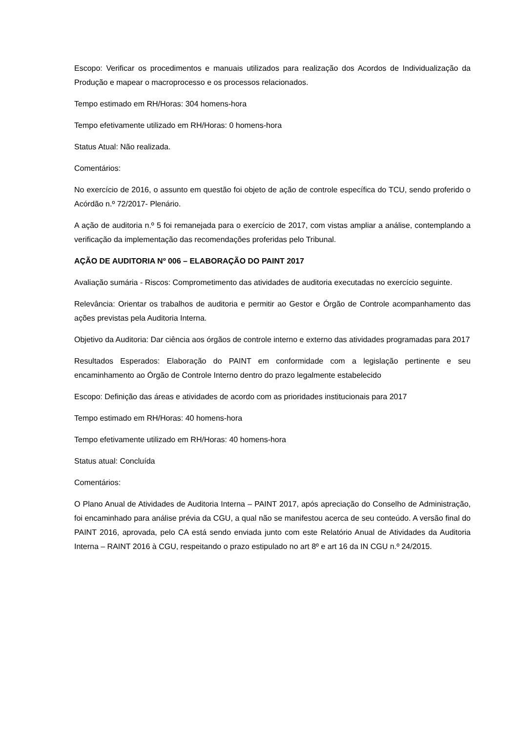Escopo: Verificar os procedimentos e manuais utilizados para realização dos Acordos de Individualização da Produção e mapear o macroprocesso e os processos relacionados.
Tempo estimado em RH/Horas: 304 homens-hora
Tempo efetivamente utilizado em RH/Horas: 0 homens-hora
Status Atual: Não realizada.
Comentários:
No exercício de 2016, o assunto em questão foi objeto de ação de controle específica do TCU, sendo proferido o Acórdão n.º 72/2017- Plenário.
A ação de auditoria n.º 5 foi remanejada para o exercício de 2017, com vistas ampliar a análise, contemplando a verificação da implementação das recomendações proferidas pelo Tribunal.
AÇÃO DE AUDITORIA Nº 006 – ELABORAÇÃO DO PAINT 2017
Avaliação sumária - Riscos: Comprometimento das atividades de auditoria executadas no exercício seguinte.
Relevância: Orientar os trabalhos de auditoria e permitir ao Gestor e Órgão de Controle acompanhamento das ações previstas pela Auditoria Interna.
Objetivo da Auditoria: Dar ciência aos órgãos de controle interno e externo das atividades programadas para 2017
Resultados Esperados: Elaboração do PAINT em conformidade com a legislação pertinente e seu encaminhamento ao Órgão de Controle Interno dentro do prazo legalmente estabelecido
Escopo: Definição das áreas e atividades de acordo com as prioridades institucionais para 2017
Tempo estimado em RH/Horas: 40 homens-hora
Tempo efetivamente utilizado em RH/Horas: 40 homens-hora
Status atual: Concluída
Comentários:
O Plano Anual de Atividades de Auditoria Interna – PAINT 2017, após apreciação do Conselho de Administração, foi encaminhado para análise prévia da CGU, a qual não se manifestou acerca de seu conteúdo. A versão final do PAINT 2016, aprovada, pelo CA está sendo enviada junto com este Relatório Anual de Atividades da Auditoria Interna – RAINT 2016 à CGU, respeitando o prazo estipulado no art 8º e art 16 da IN CGU n.º 24/2015.